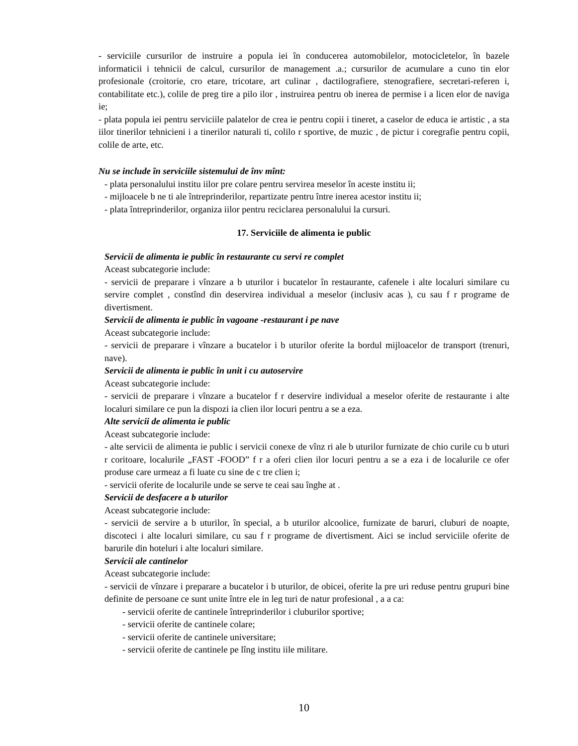- serviciile cursurilor de instruire a popula iei în conducerea automobilelor, motocicletelor, în bazele informaticii i tehnicii de calcul, cursurilor de management .a.; cursurilor de acumulare a cuno tin elor profesionale (croitorie, cro etare, tricotare, art culinar , dactilografiere, stenografiere, secretari-referen i, contabilitate etc.), colile de preg tire a pilo ilor , instruirea pentru ob inerea de permise i a licen elor de naviga ie;
- plata popula iei pentru serviciile palatelor de crea ie pentru copii i tineret, a caselor de educa ie artistic , a sta iilor tinerilor tehnicieni i a tinerilor naturali ti, colilo r sportive, de muzic , de pictur i coregrafie pentru copii, colile de arte, etc.
Nu se include în serviciile sistemului de înv mînt:
- plata personalului institu iilor pre colare pentru servirea meselor în aceste institu ii;
- mijloacele b ne ti ale întreprinderilor, repartizate pentru între inerea acestor institu ii;
- plata întreprinderilor, organiza iilor pentru reciclarea personalului la cursuri.
17. Serviciile de alimenta ie public
Servicii de alimenta ie public în restaurante cu servi re complet
Aceast subcategorie include:
- servicii de preparare i vînzare a b uturilor i bucatelor în restaurante, cafenele i alte localuri similare cu servire complet , constînd din deservirea individual a meselor (inclusiv acas ), cu sau f r programe de divertisment.
Servicii de alimenta ie public în vagoane -restaurant i pe nave
Aceast subcategorie include:
- servicii de preparare i vînzare a bucatelor i b uturilor oferite la bordul mijloacelor de transport (trenuri, nave).
Servicii de alimenta ie public în unit i cu autoservire
Aceast subcategorie include:
- servicii de preparare i vînzare a bucatelor f r deservire individual a meselor oferite de restaurante i alte localuri similare ce pun la dispozi ia clien ilor locuri pentru a se a eza.
Alte servicii de alimenta ie public
Aceast subcategorie include:
- alte servicii de alimenta ie public i servicii conexe de vînz ri ale b uturilor furnizate de chio curile cu b uturi r coritoare, localurile „FAST -FOOD” f r a oferi clien ilor locuri pentru a se a eza i de localurile ce ofer produse care urmeaz a fi luate cu sine de c tre clien i;
- servicii oferite de localurile unde se serve te ceai sau înghe at .
Servicii de desfacere a b uturilor
Aceast subcategorie include:
- servicii de servire a b uturilor, în special, a b uturilor alcoolice, furnizate de baruri, cluburi de noapte, discoteci i alte localuri similare, cu sau f r programe de divertisment. Aici se includ serviciile oferite de barurile din hoteluri i alte localuri similare.
Servicii ale cantinelor
Aceast subcategorie include:
- servicii de vînzare i preparare a bucatelor i b uturilor, de obicei, oferite la pre uri reduse pentru grupuri bine definite de persoane ce sunt unite între ele in leg turi de natur profesional , a a ca:
- servicii oferite de cantinele întreprinderilor i cluburilor sportive;
- servicii oferite de cantinele colare;
- servicii oferite de cantinele universitare;
- servicii oferite de cantinele pe lîng institu iile militare.
10